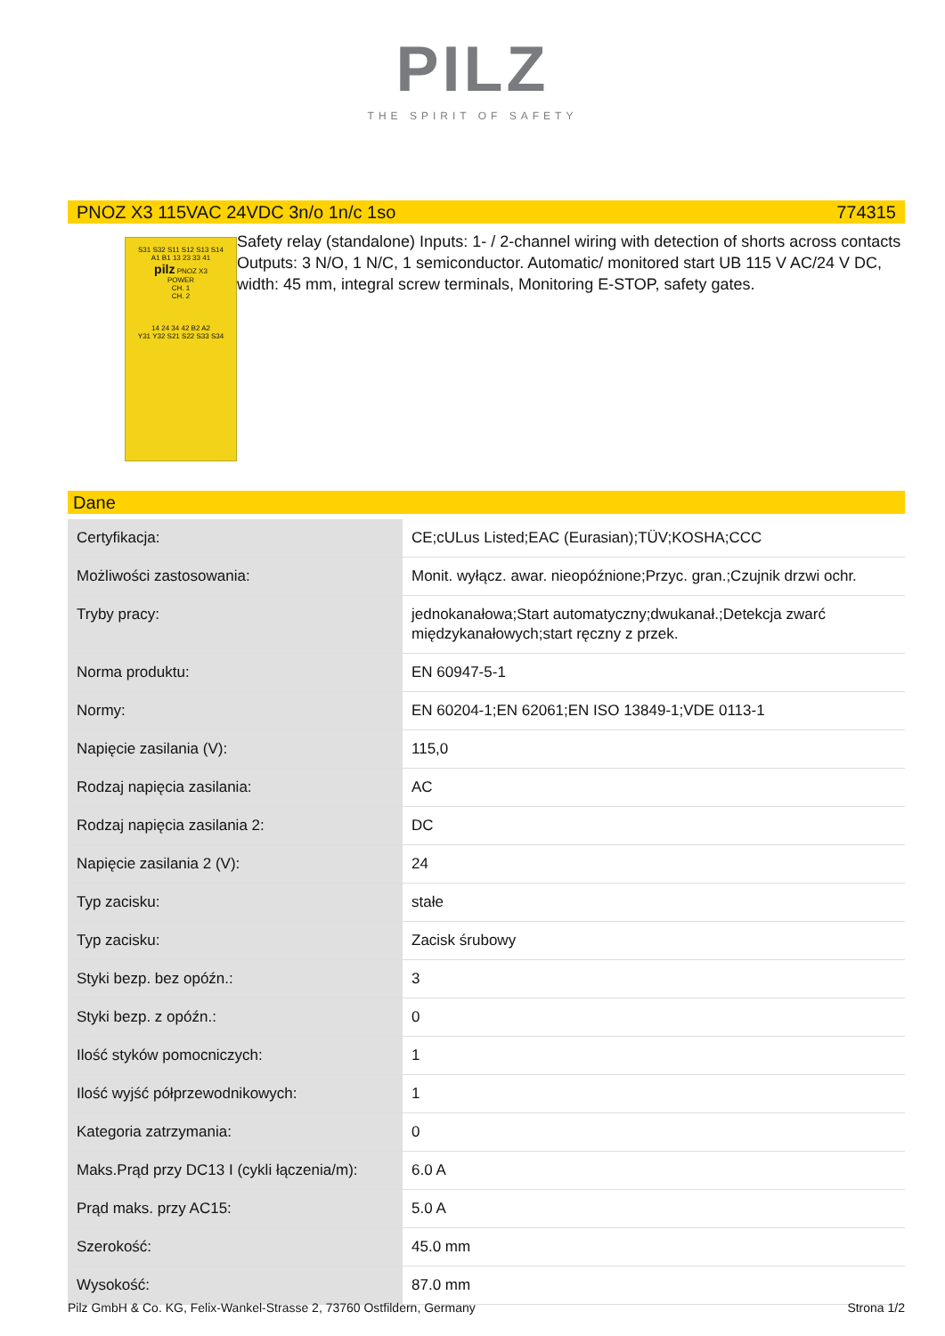PILZ
THE SPIRIT OF SAFETY
PNOZ X3 115VAC 24VDC 3n/o 1n/c 1so 774315
S31 S32 S11 S12 S13 S14
A1 B1 13 23 33 41
pilz PNOZ X3
POWER
CH. 1
CH. 2
14 24 34 42 B2 A2
Y31 Y32 S21 S22 S33 S34
Safety relay (standalone) Inputs: 1- / 2-channel wiring with detection of shorts across contacts Outputs: 3 N/O, 1 N/C, 1 semiconductor. Automatic/ monitored start UB 115 V AC/24 V DC, width: 45 mm, integral screw terminals, Monitoring E-STOP, safety gates.
Dane
| Certyfikacja: | CE;cULus Listed;EAC (Eurasian);TÜV;KOSHA;CCC |
| Możliwości zastosowania: | Monit. wyłącz. awar. nieopóźnione;Przyc. gran.;Czujnik drzwi ochr. |
| Tryby pracy: | jednokanałowa;Start automatyczny;dwukanał.;Detekcja zwarć międzykanałowych;start ręczny z przek. |
| Norma produktu: | EN 60947-5-1 |
| Normy: | EN 60204-1;EN 62061;EN ISO 13849-1;VDE 0113-1 |
| Napięcie zasilania (V): | 115,0 |
| Rodzaj napięcia zasilania: | AC |
| Rodzaj napięcia zasilania 2: | DC |
| Napięcie zasilania 2 (V): | 24 |
| Typ zacisku: | stałe |
| Typ zacisku: | Zacisk śrubowy |
| Styki bezp. bez opóźn.: | 3 |
| Styki bezp. z opóźn.: | 0 |
| Ilość styków pomocniczych: | 1 |
| Ilość wyjść półprzewodnikowych: | 1 |
| Kategoria zatrzymania: | 0 |
| Maks.Prąd przy DC13 I (cykli łączenia/m): | 6.0 A |
| Prąd maks. przy AC15: | 5.0 A |
| Szerokość: | 45.0 mm |
| Wysokość: | 87.0 mm |
Pilz GmbH & Co. KG, Felix-Wankel-Strasse 2, 73760 Ostfildern, Germany Strona 1/2